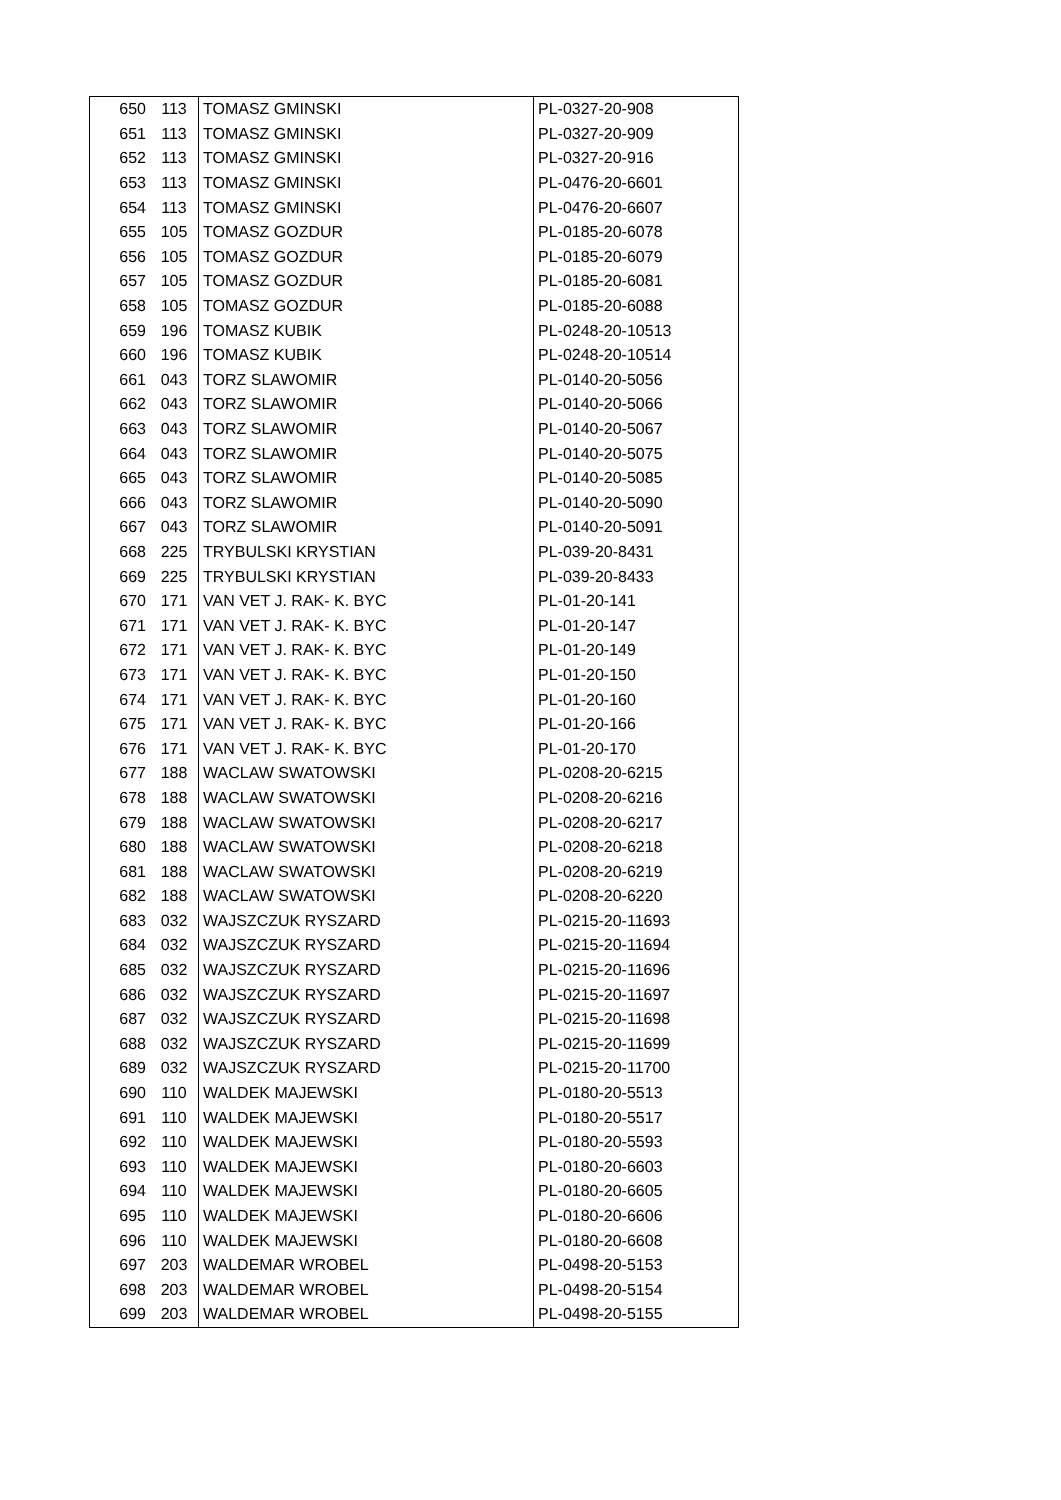| 650 | 113 | TOMASZ GMINSKI | PL-0327-20-908 |
| 651 | 113 | TOMASZ GMINSKI | PL-0327-20-909 |
| 652 | 113 | TOMASZ GMINSKI | PL-0327-20-916 |
| 653 | 113 | TOMASZ GMINSKI | PL-0476-20-6601 |
| 654 | 113 | TOMASZ GMINSKI | PL-0476-20-6607 |
| 655 | 105 | TOMASZ GOZDUR | PL-0185-20-6078 |
| 656 | 105 | TOMASZ GOZDUR | PL-0185-20-6079 |
| 657 | 105 | TOMASZ GOZDUR | PL-0185-20-6081 |
| 658 | 105 | TOMASZ GOZDUR | PL-0185-20-6088 |
| 659 | 196 | TOMASZ KUBIK | PL-0248-20-10513 |
| 660 | 196 | TOMASZ KUBIK | PL-0248-20-10514 |
| 661 | 043 | TORZ SLAWOMIR | PL-0140-20-5056 |
| 662 | 043 | TORZ SLAWOMIR | PL-0140-20-5066 |
| 663 | 043 | TORZ SLAWOMIR | PL-0140-20-5067 |
| 664 | 043 | TORZ SLAWOMIR | PL-0140-20-5075 |
| 665 | 043 | TORZ SLAWOMIR | PL-0140-20-5085 |
| 666 | 043 | TORZ SLAWOMIR | PL-0140-20-5090 |
| 667 | 043 | TORZ SLAWOMIR | PL-0140-20-5091 |
| 668 | 225 | TRYBULSKI KRYSTIAN | PL-039-20-8431 |
| 669 | 225 | TRYBULSKI KRYSTIAN | PL-039-20-8433 |
| 670 | 171 | VAN VET J. RAK- K. BYC | PL-01-20-141 |
| 671 | 171 | VAN VET J. RAK- K. BYC | PL-01-20-147 |
| 672 | 171 | VAN VET J. RAK- K. BYC | PL-01-20-149 |
| 673 | 171 | VAN VET J. RAK- K. BYC | PL-01-20-150 |
| 674 | 171 | VAN VET J. RAK- K. BYC | PL-01-20-160 |
| 675 | 171 | VAN VET J. RAK- K. BYC | PL-01-20-166 |
| 676 | 171 | VAN VET J. RAK- K. BYC | PL-01-20-170 |
| 677 | 188 | WACLAW SWATOWSKI | PL-0208-20-6215 |
| 678 | 188 | WACLAW SWATOWSKI | PL-0208-20-6216 |
| 679 | 188 | WACLAW SWATOWSKI | PL-0208-20-6217 |
| 680 | 188 | WACLAW SWATOWSKI | PL-0208-20-6218 |
| 681 | 188 | WACLAW SWATOWSKI | PL-0208-20-6219 |
| 682 | 188 | WACLAW SWATOWSKI | PL-0208-20-6220 |
| 683 | 032 | WAJSZCZUK RYSZARD | PL-0215-20-11693 |
| 684 | 032 | WAJSZCZUK RYSZARD | PL-0215-20-11694 |
| 685 | 032 | WAJSZCZUK RYSZARD | PL-0215-20-11696 |
| 686 | 032 | WAJSZCZUK RYSZARD | PL-0215-20-11697 |
| 687 | 032 | WAJSZCZUK RYSZARD | PL-0215-20-11698 |
| 688 | 032 | WAJSZCZUK RYSZARD | PL-0215-20-11699 |
| 689 | 032 | WAJSZCZUK RYSZARD | PL-0215-20-11700 |
| 690 | 110 | WALDEK MAJEWSKI | PL-0180-20-5513 |
| 691 | 110 | WALDEK MAJEWSKI | PL-0180-20-5517 |
| 692 | 110 | WALDEK MAJEWSKI | PL-0180-20-5593 |
| 693 | 110 | WALDEK MAJEWSKI | PL-0180-20-6603 |
| 694 | 110 | WALDEK MAJEWSKI | PL-0180-20-6605 |
| 695 | 110 | WALDEK MAJEWSKI | PL-0180-20-6606 |
| 696 | 110 | WALDEK MAJEWSKI | PL-0180-20-6608 |
| 697 | 203 | WALDEMAR WROBEL | PL-0498-20-5153 |
| 698 | 203 | WALDEMAR WROBEL | PL-0498-20-5154 |
| 699 | 203 | WALDEMAR WROBEL | PL-0498-20-5155 |